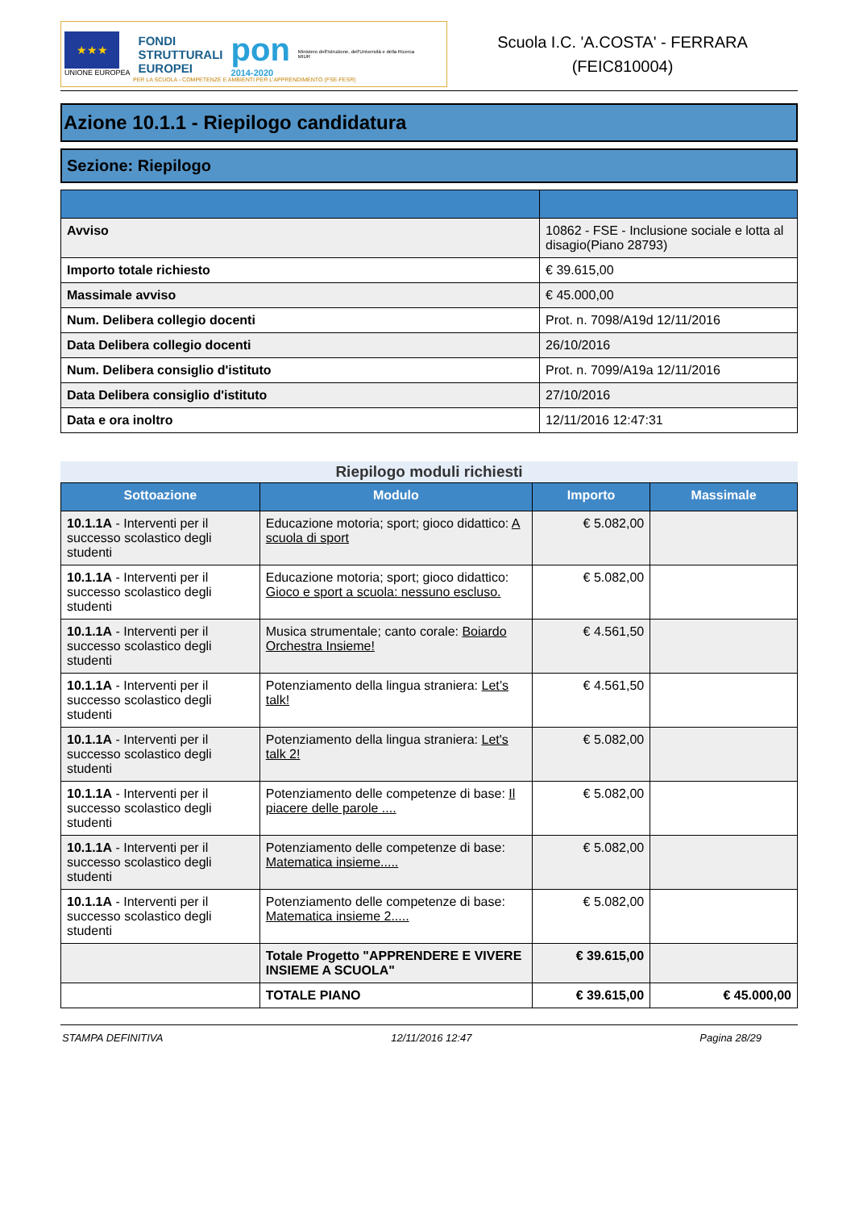★★★
UNIONE EUROPEA
FONDI
STRUTTURALI
EUROPEI
pon
2014-2020
Ministero dell'Istruzione, dell'Università e della Ricerca
MIUR
Scuola I.C. 'A.COSTA' - FERRARA
(FEIC810004)
PER LA SCUOLA - COMPETENZE E AMBIENTI PER L'APPRENDIMENTO (FSE-FESR)
Azione 10.1.1 - Riepilogo candidatura
Sezione: Riepilogo
| Avviso | 10862 - FSE - Inclusione sociale e lotta al disagio(Piano 28793) |
| Importo totale richiesto | € 39.615,00 |
| Massimale avviso | € 45.000,00 |
| Num. Delibera collegio docenti | Prot. n. 7098/A19d 12/11/2016 |
| Data Delibera collegio docenti | 26/10/2016 |
| Num. Delibera consiglio d'istituto | Prot. n. 7099/A19a 12/11/2016 |
| Data Delibera consiglio d'istituto | 27/10/2016 |
| Data e ora inoltro | 12/11/2016 12:47:31 |
Riepilogo moduli richiesti
| Sottoazione | Modulo | Importo | Massimale |
| --- | --- | --- | --- |
| 10.1.1A - Interventi per il successo scolastico degli studenti | Educazione motoria; sport; gioco didattico: A scuola di sport | € 5.082,00 | |
| 10.1.1A - Interventi per il successo scolastico degli studenti | Educazione motoria; sport; gioco didattico: Gioco e sport a scuola: nessuno escluso. | € 5.082,00 | |
| 10.1.1A - Interventi per il successo scolastico degli studenti | Musica strumentale; canto corale: Boiardo Orchestra Insieme! | € 4.561,50 | |
| 10.1.1A - Interventi per il successo scolastico degli studenti | Potenziamento della lingua straniera: Let’s talk! | € 4.561,50 | |
| 10.1.1A - Interventi per il successo scolastico degli studenti | Potenziamento della lingua straniera: Let's talk 2! | € 5.082,00 | |
| 10.1.1A - Interventi per il successo scolastico degli studenti | Potenziamento delle competenze di base: Il piacere delle parole .... | € 5.082,00 | |
| 10.1.1A - Interventi per il successo scolastico degli studenti | Potenziamento delle competenze di base: Matematica insieme..... | € 5.082,00 | |
| 10.1.1A - Interventi per il successo scolastico degli studenti | Potenziamento delle competenze di base: Matematica insieme 2..... | € 5.082,00 | |
| | Totale Progetto "APPRENDERE E VIVERE INSIEME A SCUOLA" | € 39.615,00 | |
| | TOTALE PIANO | € 39.615,00 | € 45.000,00 |
STAMPA DEFINITIVA 12/11/2016 12:47 Pagina 28/29